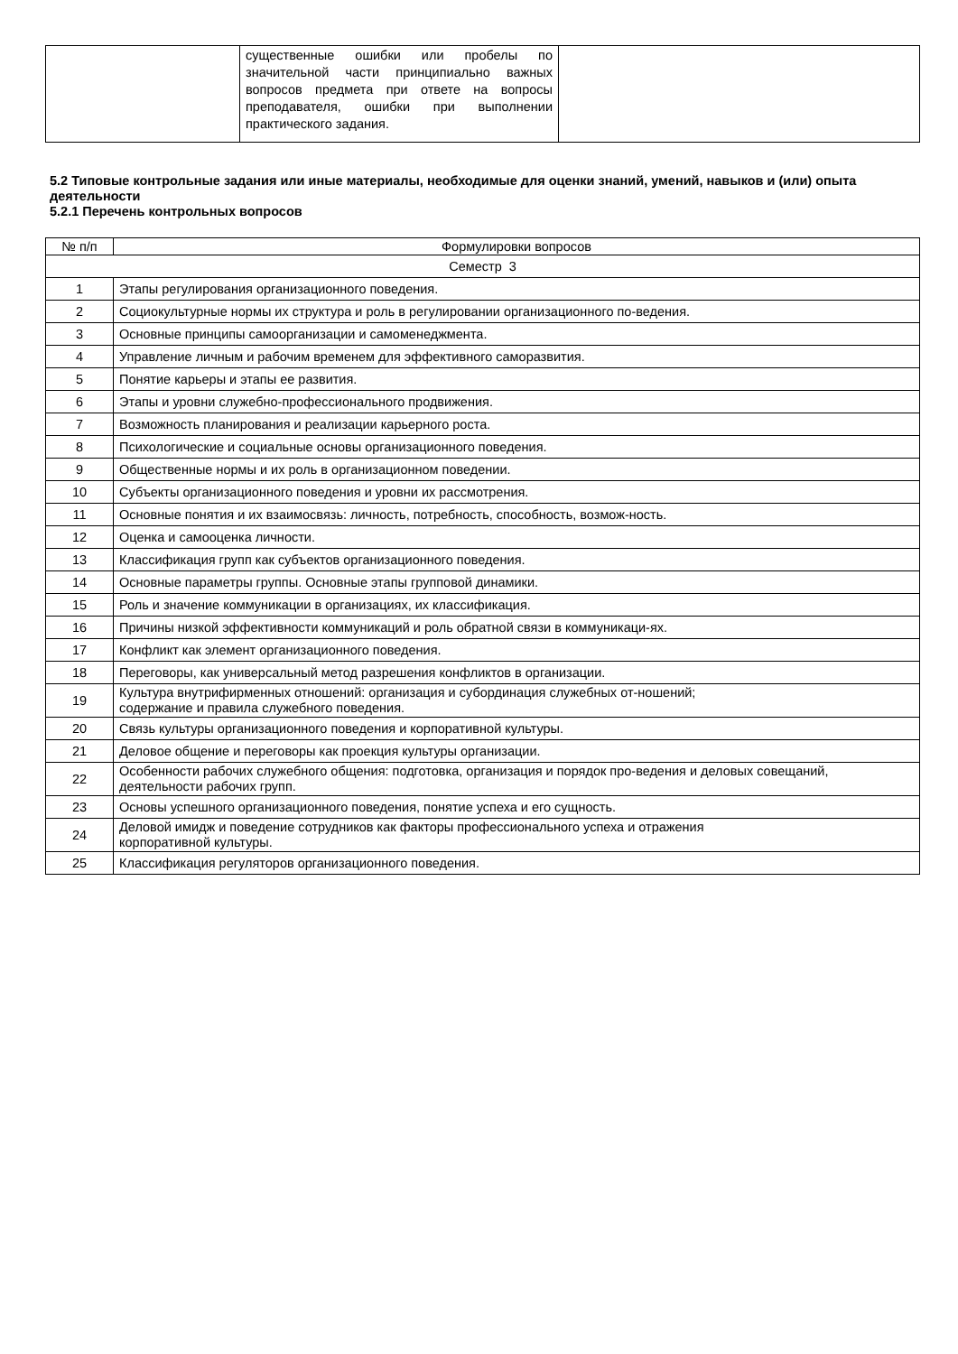| | существенные ошибки или пробелы по значительной части принципиально важных вопросов предмета при ответе на вопросы преподавателя, ошибки при выполнении практического задания. | |
5.2 Типовые контрольные задания или иные материалы, необходимые для оценки знаний, умений, навыков и (или) опыта деятельности
5.2.1 Перечень контрольных вопросов
| № п/п | Формулировки вопросов |
| --- | --- |
| Семестр 3 | |
| 1 | Этапы регулирования организационного поведения. |
| 2 | Социокультурные нормы их структура и роль в регулировании организационного по-ведения. |
| 3 | Основные принципы самоорганизации и самоменеджмента. |
| 4 | Управление личным и рабочим временем для эффективного саморазвития. |
| 5 | Понятие карьеры и этапы ее развития. |
| 6 | Этапы и уровни служебно-профессионального продвижения. |
| 7 | Возможность планирования и реализации карьерного роста. |
| 8 | Психологические и социальные основы организационного поведения. |
| 9 | Общественные нормы и их роль в организационном поведении. |
| 10 | Субъекты организационного поведения и уровни их рассмотрения. |
| 11 | Основные понятия и их взаимосвязь: личность, потребность, способность, возмож-ность. |
| 12 | Оценка и самооценка личности. |
| 13 | Классификация групп как субъектов организационного поведения. |
| 14 | Основные параметры группы. Основные этапы групповой динамики. |
| 15 | Роль и значение коммуникации в организациях, их классификация. |
| 16 | Причины низкой эффективности коммуникаций и роль обратной связи в коммуникаци-ях. |
| 17 | Конфликт как элемент организационного поведения. |
| 18 | Переговоры, как универсальный метод разрешения конфликтов в организации. |
| 19 | Культура внутрифирменных отношений: организация и субординация служебных от-ношений; содержание и правила служебного поведения. |
| 20 | Связь культуры организационного поведения и корпоративной культуры. |
| 21 | Деловое общение и переговоры как проекция культуры организации. |
| 22 | Особенности рабочих служебного общения: подготовка, организация и порядок про-ведения и деловых совещаний, деятельности рабочих групп. |
| 23 | Основы успешного организационного поведения, понятие успеха и его сущность. |
| 24 | Деловой имидж и поведение сотрудников как факторы профессионального успеха и отражения корпоративной культуры. |
| 25 | Классификация регуляторов организационного поведения. |